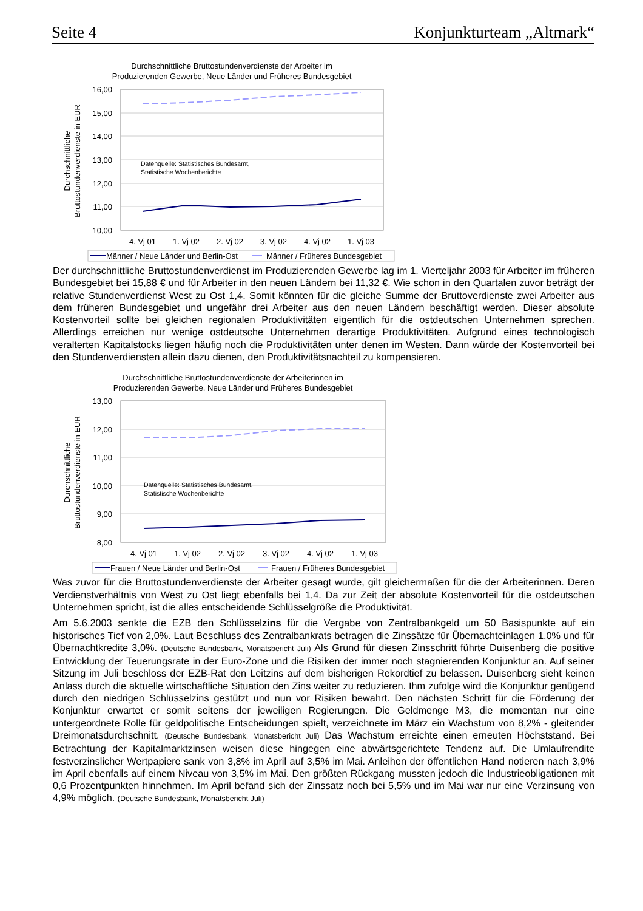Seite 4 Konjunkturteam „Altmark“
Durchschnittliche Bruttostundenverdienste der Arbeiter im
Produzierenden Gewerbe, Neue Länder und Früheres Bundesgebiet
16,00
15,00
14,00
13,00
12,00
11,00
10,00
Durchschnittliche
Bruttostundenverdienste in EUR
Datenquelle: Statistisches Bundesamt,
Statistische Wochenberichte
4. Vj 01
1. Vj 02
2. Vj 02
3. Vj 02
4. Vj 02
1. Vj 03
Männer / Neue Länder und Berlin-Ost
Männer / Früheres Bundesgebiet
Der durchschnittliche Bruttostundenverdienst im Produzierenden Gewerbe lag im 1. Vierteljahr 2003 für Arbeiter im früheren Bundesgebiet bei 15,88 € und für Arbeiter in den neuen Ländern bei 11,32 €. Wie schon in den Quartalen zuvor beträgt der relative Stundenverdienst West zu Ost 1,4. Somit könnten für die gleiche Summe der Bruttoverdienste zwei Arbeiter aus dem früheren Bundesgebiet und ungefähr drei Arbeiter aus den neuen Ländern beschäftigt werden. Dieser absolute Kostenvorteil sollte bei gleichen regionalen Produktivitäten eigentlich für die ostdeutschen Unternehmen sprechen. Allerdings erreichen nur wenige ostdeutsche Unternehmen derartige Produktivitäten. Aufgrund eines technologisch veralterten Kapitalstocks liegen häufig noch die Produktivitäten unter denen im Westen. Dann würde der Kostenvorteil bei den Stundenverdiensten allein dazu dienen, den Produktivitätsnachteil zu kompensieren.
Durchschnittliche Bruttostundenverdienste der Arbeiterinnen im
Produzierenden Gewerbe, Neue Länder und Früheres Bundesgebiet
13,00
12,00
11,00
10,00
9,00
8,00
Durchschnittliche
Bruttostundenverdienste in EUR
Datenquelle: Statistisches Bundesamt,
Statistische Wochenberichte
4. Vj 01
1. Vj 02
2. Vj 02
3. Vj 02
4. Vj 02
1. Vj 03
Frauen / Neue Länder und Berlin-Ost
Frauen / Früheres Bundesgebiet
Was zuvor für die Bruttostundenverdienste der Arbeiter gesagt wurde, gilt gleichermaßen für die der Arbeiterinnen. Deren Verdienstverhältnis von West zu Ost liegt ebenfalls bei 1,4. Da zur Zeit der absolute Kostenvorteil für die ostdeutschen Unternehmen spricht, ist die alles entscheidende Schlüsselgröße die Produktivität.
Am 5.6.2003 senkte die EZB den Schlüsselzins für die Vergabe von Zentralbankgeld um 50 Basispunkte auf ein historisches Tief von 2,0%. Laut Beschluss des Zentralbankrats betragen die Zinssätze für Übernachteinlagen 1,0% und für Übernachtkredite 3,0%. (Deutsche Bundesbank, Monatsbericht Juli) Als Grund für diesen Zinsschritt führte Duisenberg die positive Entwicklung der Teuerungsrate in der Euro-Zone und die Risiken der immer noch stagnierenden Konjunktur an. Auf seiner Sitzung im Juli beschloss der EZB-Rat den Leitzins auf dem bisherigen Rekordtief zu belassen. Duisenberg sieht keinen Anlass durch die aktuelle wirtschaftliche Situation den Zins weiter zu reduzieren. Ihm zufolge wird die Konjunktur genügend durch den niedrigen Schlüsselzins gestützt und nun vor Risiken bewahrt. Den nächsten Schritt für die Förderung der Konjunktur erwartet er somit seitens der jeweiligen Regierungen. Die Geldmenge M3, die momentan nur eine untergeordnete Rolle für geldpolitische Entscheidungen spielt, verzeichnete im März ein Wachstum von 8,2% - gleitender Dreimonatsdurchschnitt. (Deutsche Bundesbank, Monatsbericht Juli) Das Wachstum erreichte einen erneuten Höchststand. Bei Betrachtung der Kapitalmarktzinsen weisen diese hingegen eine abwärtsgerichtete Tendenz auf. Die Umlaufrendite festverzinslicher Wertpapiere sank von 3,8% im April auf 3,5% im Mai. Anleihen der öffentlichen Hand notieren nach 3,9% im April ebenfalls auf einem Niveau von 3,5% im Mai. Den größten Rückgang mussten jedoch die Industrieobligationen mit 0,6 Prozentpunkten hinnehmen. Im April befand sich der Zinssatz noch bei 5,5% und im Mai war nur eine Verzinsung von 4,9% möglich. (Deutsche Bundesbank, Monatsbericht Juli)